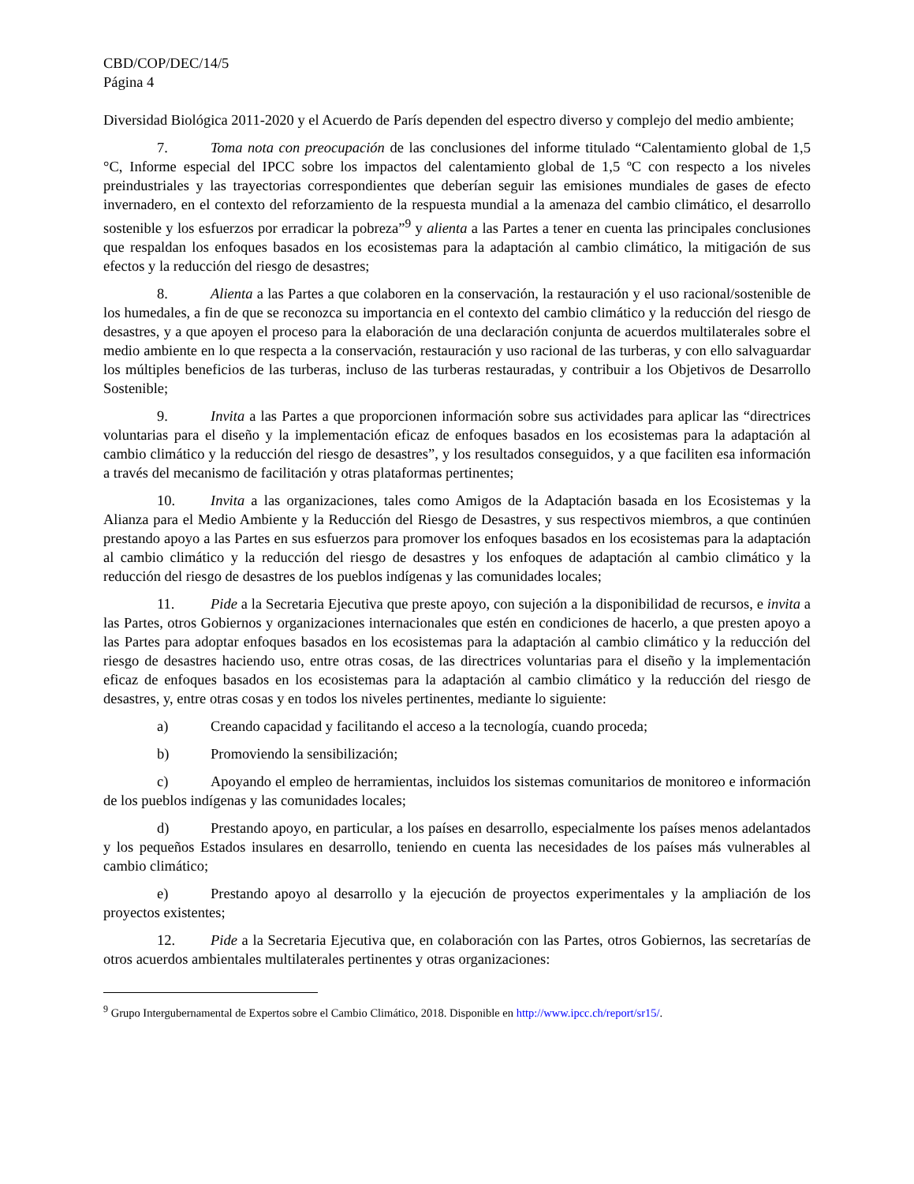CBD/COP/DEC/14/5
Página 4
Diversidad Biológica 2011-2020 y el Acuerdo de París dependen del espectro diverso y complejo del medio ambiente;
7. Toma nota con preocupación de las conclusiones del informe titulado “Calentamiento global de 1,5 °C, Informe especial del IPCC sobre los impactos del calentamiento global de 1,5 ºC con respecto a los niveles preindustriales y las trayectorias correspondientes que deberían seguir las emisiones mundiales de gases de efecto invernadero, en el contexto del reforzamiento de la respuesta mundial a la amenaza del cambio climático, el desarrollo sostenible y los esfuerzos por erradicar la pobreza”<sup>9</sup> y alienta a las Partes a tener en cuenta las principales conclusiones que respaldan los enfoques basados en los ecosistemas para la adaptación al cambio climático, la mitigación de sus efectos y la reducción del riesgo de desastres;
8. Alienta a las Partes a que colaboren en la conservación, la restauración y el uso racional/sostenible de los humedales, a fin de que se reconozca su importancia en el contexto del cambio climático y la reducción del riesgo de desastres, y a que apoyen el proceso para la elaboración de una declaración conjunta de acuerdos multilaterales sobre el medio ambiente en lo que respecta a la conservación, restauración y uso racional de las turberas, y con ello salvaguardar los múltiples beneficios de las turberas, incluso de las turberas restauradas, y contribuir a los Objetivos de Desarrollo Sostenible;
9. Invita a las Partes a que proporcionen información sobre sus actividades para aplicar las “directrices voluntarias para el diseño y la implementación eficaz de enfoques basados en los ecosistemas para la adaptación al cambio climático y la reducción del riesgo de desastres”, y los resultados conseguidos, y a que faciliten esa información a través del mecanismo de facilitación y otras plataformas pertinentes;
10. Invita a las organizaciones, tales como Amigos de la Adaptación basada en los Ecosistemas y la Alianza para el Medio Ambiente y la Reducción del Riesgo de Desastres, y sus respectivos miembros, a que continúen prestando apoyo a las Partes en sus esfuerzos para promover los enfoques basados en los ecosistemas para la adaptación al cambio climático y la reducción del riesgo de desastres y los enfoques de adaptación al cambio climático y la reducción del riesgo de desastres de los pueblos indígenas y las comunidades locales;
11. Pide a la Secretaria Ejecutiva que preste apoyo, con sujeción a la disponibilidad de recursos, e invita a las Partes, otros Gobiernos y organizaciones internacionales que estén en condiciones de hacerlo, a que presten apoyo a las Partes para adoptar enfoques basados en los ecosistemas para la adaptación al cambio climático y la reducción del riesgo de desastres haciendo uso, entre otras cosas, de las directrices voluntarias para el diseño y la implementación eficaz de enfoques basados en los ecosistemas para la adaptación al cambio climático y la reducción del riesgo de desastres, y, entre otras cosas y en todos los niveles pertinentes, mediante lo siguiente:
a) Creando capacidad y facilitando el acceso a la tecnología, cuando proceda;
b) Promoviendo la sensibilización;
c) Apoyando el empleo de herramientas, incluidos los sistemas comunitarios de monitoreo e información de los pueblos indígenas y las comunidades locales;
d) Prestando apoyo, en particular, a los países en desarrollo, especialmente los países menos adelantados y los pequeños Estados insulares en desarrollo, teniendo en cuenta las necesidades de los países más vulnerables al cambio climático;
e) Prestando apoyo al desarrollo y la ejecución de proyectos experimentales y la ampliación de los proyectos existentes;
12. Pide a la Secretaria Ejecutiva que, en colaboración con las Partes, otros Gobiernos, las secretarías de otros acuerdos ambientales multilaterales pertinentes y otras organizaciones:
<sup>9</sup> Grupo Intergubernamental de Expertos sobre el Cambio Climático, 2018. Disponible en http://www.ipcc.ch/report/sr15/.